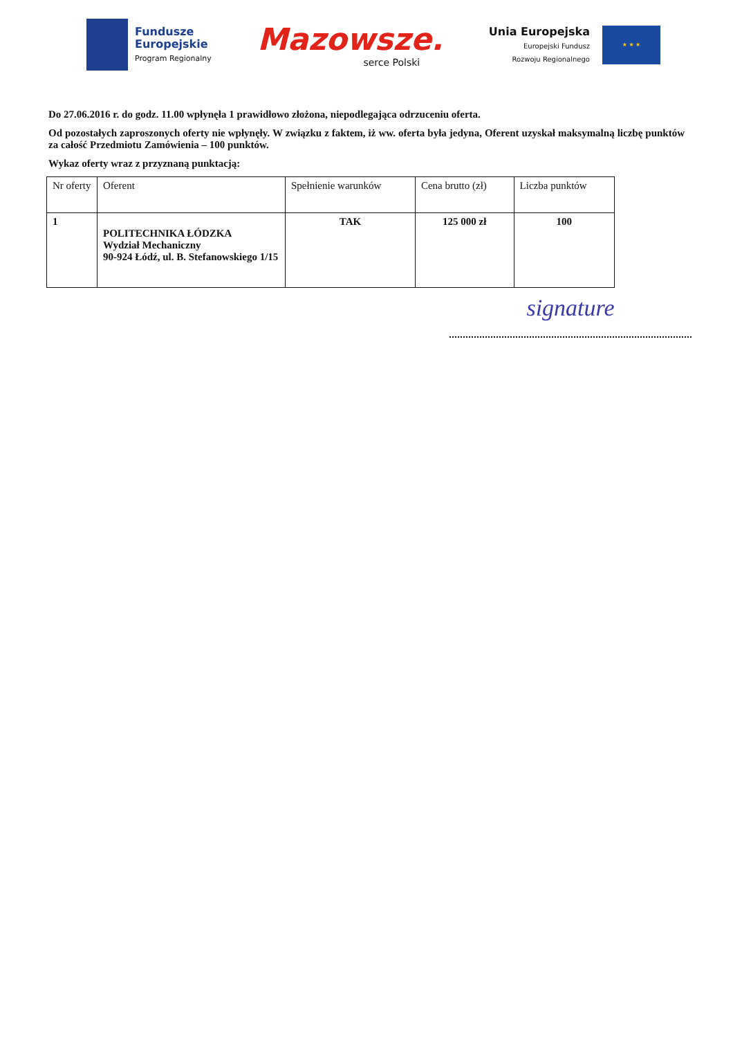Fundusze
Europejskie
Program Regionalny
Mazowsze.
serce Polski
Unia Europejska
Europejski Fundusz
Rozwoju Regionalnego
★ ★ ★
Do 27.06.2016 r. do godz. 11.00 wpłynęła 1 prawidłowo złożona, niepodlegająca odrzuceniu oferta.
Od pozostałych zaproszonych oferty nie wpłynęły. W związku z faktem, iż ww. oferta była jedyna, Oferent uzyskał maksymalną liczbę punktów za całość Przedmiotu Zamówienia – 100 punktów.
Wykaz oferty wraz z przyznaną punktacją:
| Nr oferty | Oferent | Spełnienie warunków | Cena brutto (zł) | Liczba punktów |
| --- | --- | --- | --- | --- |
| 1 | POLITECHNIKA ŁÓDZKA Wydział Mechaniczny 90-924 Łódź, ul. B. Stefanowskiego 1/15 | TAK | 125 000 zł | 100 |
signature